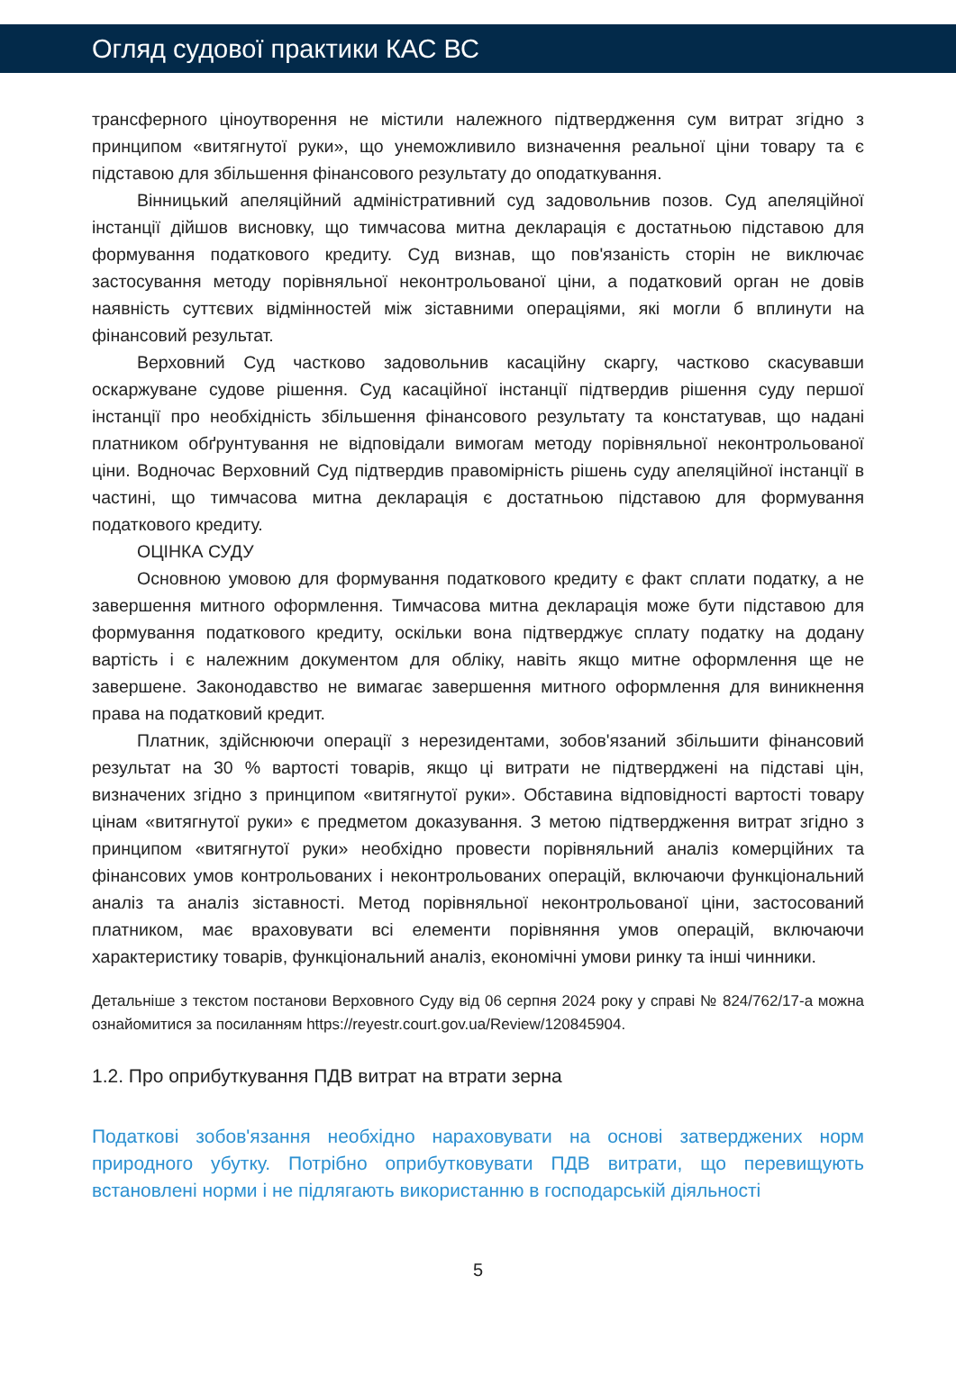Огляд судової практики КАС ВС
трансферного ціноутворення не містили належного підтвердження сум витрат згідно з принципом «витягнутої руки», що унеможливило визначення реальної ціни товару та є підставою для збільшення фінансового результату до оподаткування.
Вінницький апеляційний адміністративний суд задовольнив позов. Суд апеляційної інстанції дійшов висновку, що тимчасова митна декларація є достатньою підставою для формування податкового кредиту. Суд визнав, що пов'язаність сторін не виключає застосування методу порівняльної неконтрольованої ціни, а податковий орган не довів наявність суттєвих відмінностей між зіставними операціями, які могли б вплинути на фінансовий результат.
Верховний Суд частково задовольнив касаційну скаргу, частково скасувавши оскаржуване судове рішення. Суд касаційної інстанції підтвердив рішення суду першої інстанції про необхідність збільшення фінансового результату та констатував, що надані платником обґрунтування не відповідали вимогам методу порівняльної неконтрольованої ціни. Водночас Верховний Суд підтвердив правомірність рішень суду апеляційної інстанції в частині, що тимчасова митна декларація є достатньою підставою для формування податкового кредиту.
ОЦІНКА СУДУ
Основною умовою для формування податкового кредиту є факт сплати податку, а не завершення митного оформлення. Тимчасова митна декларація може бути підставою для формування податкового кредиту, оскільки вона підтверджує сплату податку на додану вартість і є належним документом для обліку, навіть якщо митне оформлення ще не завершене. Законодавство не вимагає завершення митного оформлення для виникнення права на податковий кредит.
Платник, здійснюючи операції з нерезидентами, зобов'язаний збільшити фінансовий результат на 30 % вартості товарів, якщо ці витрати не підтверджені на підставі цін, визначених згідно з принципом «витягнутої руки». Обставина відповідності вартості товару цінам «витягнутої руки» є предметом доказування. З метою підтвердження витрат згідно з принципом «витягнутої руки» необхідно провести порівняльний аналіз комерційних та фінансових умов контрольованих і неконтрольованих операцій, включаючи функціональний аналіз та аналіз зіставності. Метод порівняльної неконтрольованої ціни, застосований платником, має враховувати всі елементи порівняння умов операцій, включаючи характеристику товарів, функціональний аналіз, економічні умови ринку та інші чинники.
Детальніше з текстом постанови Верховного Суду від 06 серпня 2024 року у справі № 824/762/17-а можна ознайомитися за посиланням https://reyestr.court.gov.ua/Review/120845904.
1.2. Про оприбуткування ПДВ витрат на втрати зерна
Податкові зобов'язання необхідно нараховувати на основі затверджених норм природного убутку. Потрібно оприбутковувати ПДВ витрати, що перевищують встановлені норми і не підлягають використанню в господарській діяльності
5